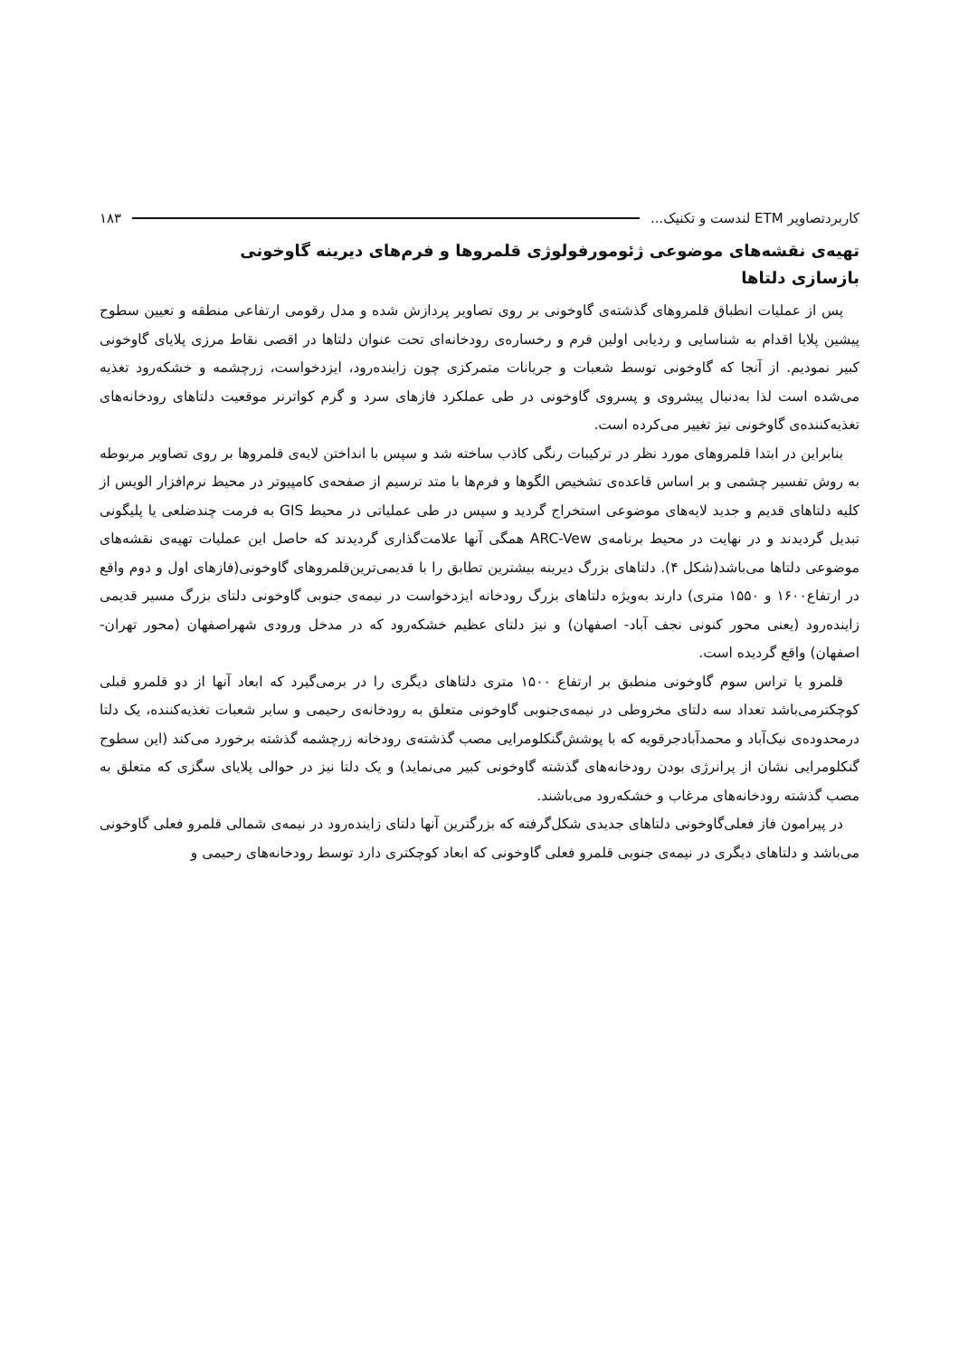کاربردتصاویر ETM لندست و تکنیک... ۱۸۳
تهیه‌ی نقشه‌های موضوعی ژئومورفولوژی قلمروها و فرم‌های دیرینه گاوخونی
بازسازی دلتاها
پس از عملیات انطباق قلمروهای گذشته‌ی گاوخونی بر روی تصاویر پردازش شده و مدل رقومی ارتفاعی منطقه و تعیین سطوح پیشین پلایا اقدام به شناسایی و ردیابی اولین فرم و رخساره‌ی رودخانه‌ای تحت عنوان دلتاها در اقصی نقاط مرزی پلایای گاوخونی کبیر نمودیم. از آنجا که گاوخونی توسط شعبات و جریانات متمرکزی چون زاینده‌رود، ایزدخواست، زرچشمه و خشکه‌رود تغذیه می‌شده است لذا به‌دنبال پیشروی و پسروی گاوخونی در طی عملکرد فازهای سرد و گرم کواترنر موقعیت دلتاهای رودخانه‌های تغذیه‌کننده‌ی گاوخونی نیز تغییر می‌کرده است.
بنابراین در ابتدا قلمروهای مورد نظر در ترکیبات رنگی کاذب ساخته شد و سپس با انداختن لایه‌ی قلمروها بر روی تصاویر مربوطه به روش تفسیر چشمی و بر اساس قاعده‌ی تشخیص الگوها و فرم‌ها با متد ترسیم از صفحه‌ی کامپیوتر در محیط نرم‌افزار الویس از کلیه دلتاهای قدیم و جدید لایه‌های موضوعی استخراج گردید و سپس در طی عملیاتی در محیط GIS به فرمت چندضلعی یا پلیگونی تبدیل گردیدند و در نهایت در محیط برنامه‌ی ARC-Vew همگی آنها علامت‌گذاری گردیدند که حاصل این عملیات تهیه‌ی نقشه‌های موضوعی دلتاها می‌باشد(شکل ۴). دلتاهای بزرگ دیرینه بیشترین تطابق را با قدیمی‌ترین‌قلمروهای گاوخونی(فازهای اول و دوم واقع در ارتفاع۱۶۰۰ و ۱۵۵۰ متری) دارند به‌ویژه دلتاهای بزرگ رودخانه ایزدخواست در نیمه‌ی جنوبی گاوخونی دلتای بزرگ مسیر قدیمی زاینده‌رود (یعنی محور کنونی نجف آباد- اصفهان) و نیز دلتای عظیم خشکه‌رود که در مدخل ورودی شهراصفهان (محور تهران- اصفهان) واقع گردیده است.
قلمرو یا تراس سوم گاوخونی منطبق بر ارتفاع ۱۵۰۰ متری دلتاهای دیگری را در برمی‌گیرد که ابعاد آنها از دو قلمرو قبلی کوچکترمی‌باشد تعداد سه دلتای مخروطی در نیمه‌ی‌جنوبی گاوخونی متعلق به رودخانه‌ی رحیمی و سایر شعبات تغذیه‌کننده، یک دلتا درمحدوده‌ی نیک‌آباد و محمدآبادجرقویه که با پوشش‌گنکلومرایی مصب گذشته‌ی رودخانه زرچشمه گذشته برخورد می‌کند (این سطوح گنکلومرایی نشان از پرانرژی بودن رودخانه‌های گذشته گاوخونی کبیر می‌نماید) و یک دلتا نیز در حوالی پلایای سگزی که متعلق به مصب گذشته رودخانه‌های مرغاب و خشکه‌رود می‌باشند.
در پیرامون فاز فعلی‌گاوخونی دلتاهای جدیدی شکل‌گرفته که بزرگترین آنها دلتای زاینده‌رود در نیمه‌ی شمالی قلمرو فعلی گاوخونی می‌باشد و دلتاهای دیگری در نیمه‌ی جنوبی قلمرو فعلی گاوخونی که ابعاد کوچکتری دارد توسط رودخانه‌های رحیمی و